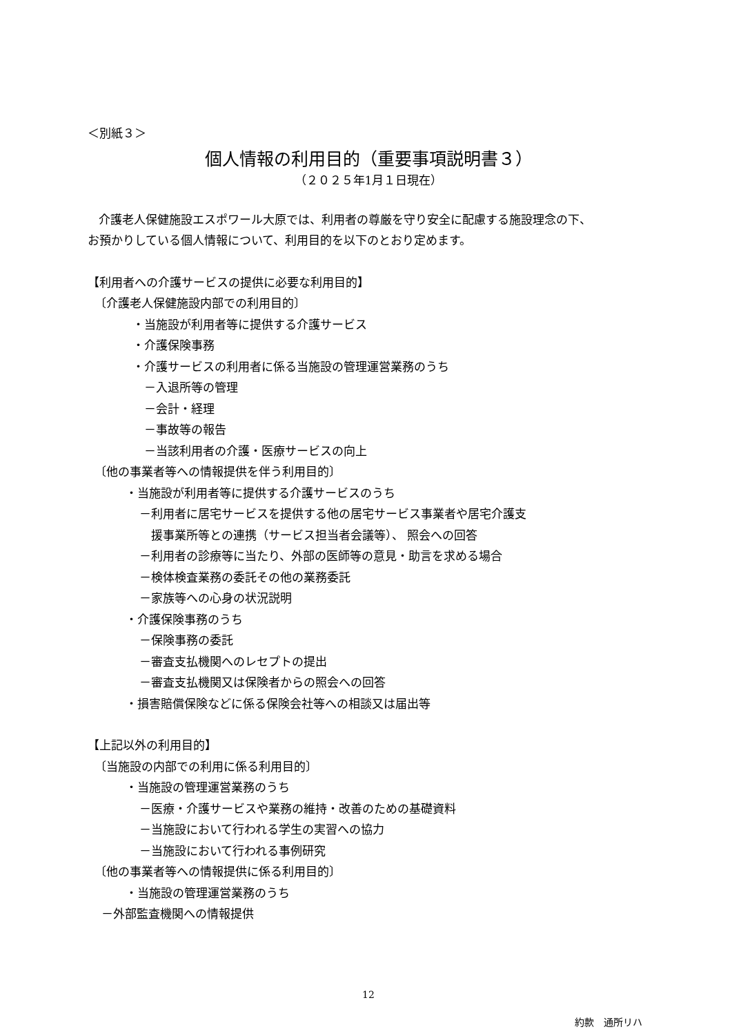＜別紙３＞
個人情報の利用目的（重要事項説明書３）
（２０２５年1月１日現在）
介護老人保健施設エスポワール大原では、利用者の尊厳を守り安全に配慮する施設理念の下、
お預かりしている個人情報について、利用目的を以下のとおり定めます。
【利用者への介護サービスの提供に必要な利用目的】
〔介護老人保健施設内部での利用目的〕
・当施設が利用者等に提供する介護サービス
・介護保険事務
・介護サービスの利用者に係る当施設の管理運営業務のうち
－入退所等の管理
－会計・経理
－事故等の報告
－当該利用者の介護・医療サービスの向上
〔他の事業者等への情報提供を伴う利用目的〕
・当施設が利用者等に提供する介護サービスのうち
－利用者に居宅サービスを提供する他の居宅サービス事業者や居宅介護支
援事業所等との連携（サービス担当者会議等）、 照会への回答
－利用者の診療等に当たり、外部の医師等の意見・助言を求める場合
－検体検査業務の委託その他の業務委託
－家族等への心身の状況説明
・介護保険事務のうち
－保険事務の委託
－審査支払機関へのレセプトの提出
－審査支払機関又は保険者からの照会への回答
・損害賠償保険などに係る保険会社等への相談又は届出等
【上記以外の利用目的】
〔当施設の内部での利用に係る利用目的〕
・当施設の管理運営業務のうち
－医療・介護サービスや業務の維持・改善のための基礎資料
－当施設において行われる学生の実習への協力
－当施設において行われる事例研究
〔他の事業者等への情報提供に係る利用目的〕
・当施設の管理運営業務のうち
－外部監査機関への情報提供
12
約款　通所リハ